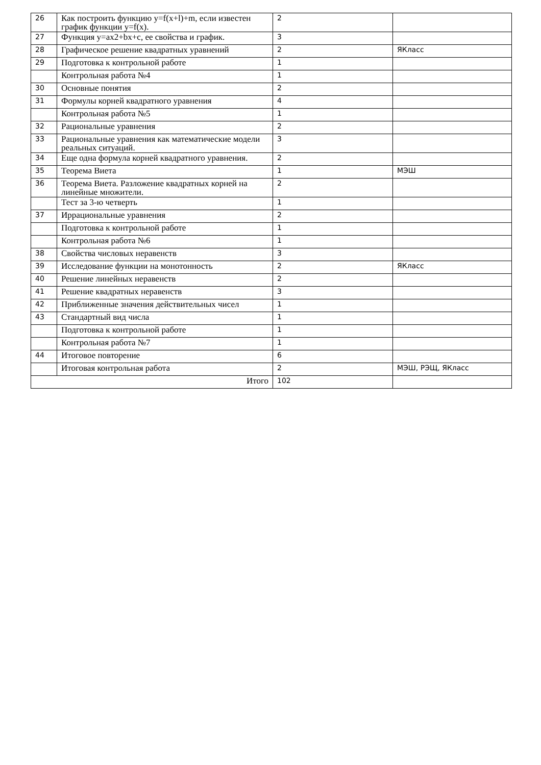| 26 | Как построить функцию y=f(x+l)+m, если известен график функции y=f(x). | 2 | |
| 27 | Функция y=ax2+bx+c, ее свойства и график. | 3 | |
| 28 | Графическое решение квадратных уравнений | 2 | ЯКласс |
| 29 | Подготовка к контрольной работе | 1 | |
| | Контрольная работа №4 | 1 | |
| 30 | Основные понятия | 2 | |
| 31 | Формулы корней квадратного уравнения | 4 | |
| | Контрольная работа №5 | 1 | |
| 32 | Рациональные уравнения | 2 | |
| 33 | Рациональные уравнения как математические модели реальных ситуаций. | 3 | |
| 34 | Еще одна формула корней квадратного уравнения. | 2 | |
| 35 | Теорема Виета | 1 | МЭШ |
| 36 | Теорема Виета. Разложение квадратных корней на линейные множители. | 2 | |
| | Тест за 3-ю четверть | 1 | |
| 37 | Иррациональные уравнения | 2 | |
| | Подготовка к контрольной работе | 1 | |
| | Контрольная работа №6 | 1 | |
| 38 | Свойства числовых неравенств | 3 | |
| 39 | Исследование функции на монотонность | 2 | ЯКласс |
| 40 | Решение линейных неравенств | 2 | |
| 41 | Решение квадратных неравенств | 3 | |
| 42 | Приближенные значения действительных чисел | 1 | |
| 43 | Стандартный вид числа | 1 | |
| | Подготовка к контрольной работе | 1 | |
| | Контрольная работа №7 | 1 | |
| 44 | Итоговое повторение | 6 | |
| | Итоговая контрольная работа | 2 | МЭШ, РЭЩ, ЯКласс |
| Итого | | 102 | |